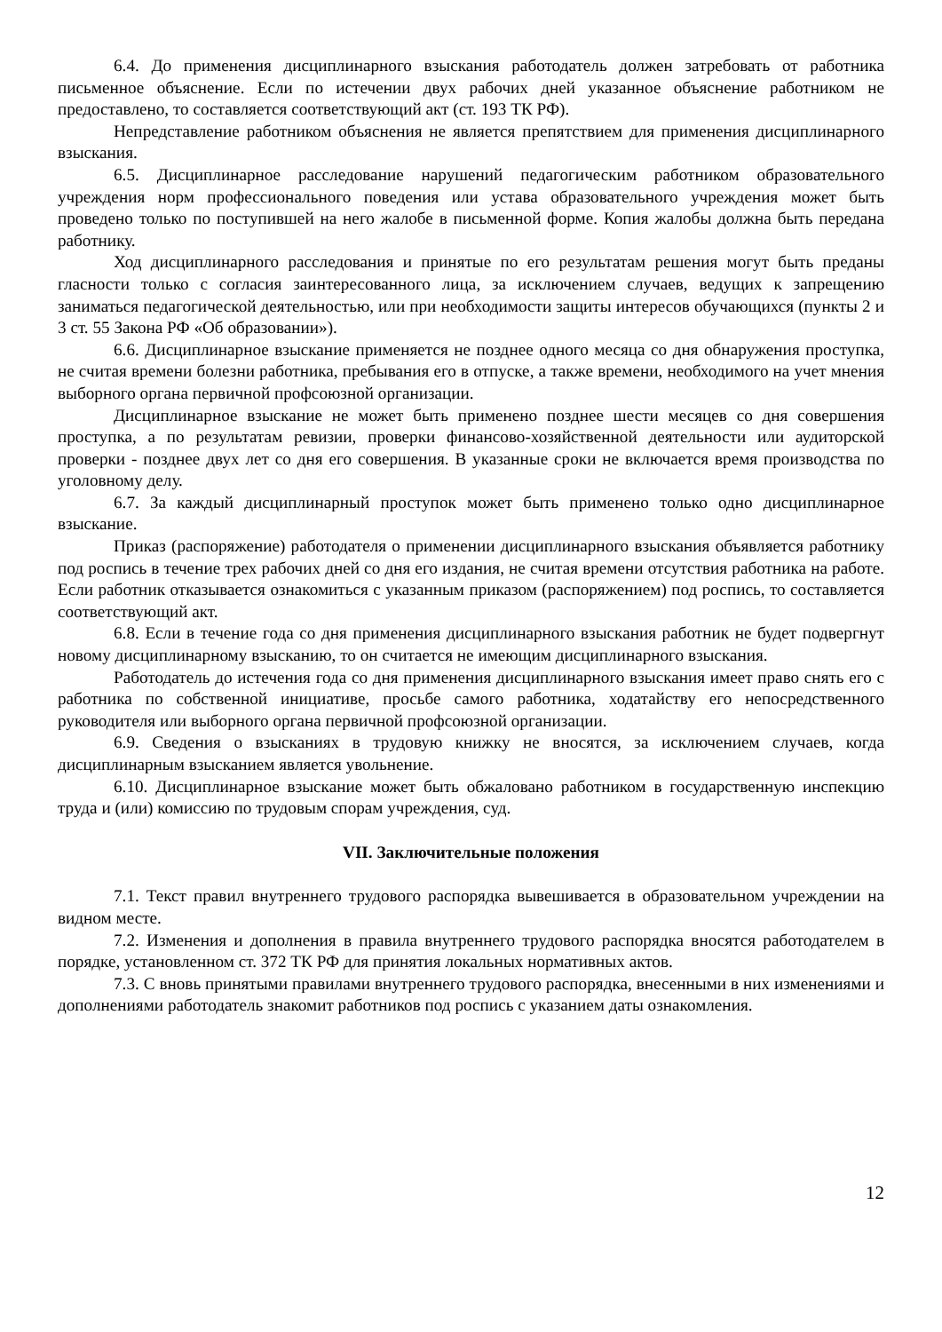6.4. До применения дисциплинарного взыскания работодатель должен затребовать от работника письменное объяснение. Если по истечении двух рабочих дней указанное объяснение работником не предоставлено, то составляется соответствующий акт (ст. 193 ТК РФ).
Непредставление работником объяснения не является препятствием для применения дисциплинарного взыскания.
6.5. Дисциплинарное расследование нарушений педагогическим работником образовательного учреждения норм профессионального поведения или устава образовательного учреждения может быть проведено только по поступившей на него жалобе в письменной форме. Копия жалобы должна быть передана работнику.
Ход дисциплинарного расследования и принятые по его результатам решения могут быть преданы гласности только с согласия заинтересованного лица, за исключением случаев, ведущих к запрещению заниматься педагогической деятельностью, или при необходимости защиты интересов обучающихся (пункты 2 и 3 ст. 55 Закона РФ «Об образовании»).
6.6. Дисциплинарное взыскание применяется не позднее одного месяца со дня обнаружения проступка, не считая времени болезни работника, пребывания его в отпуске, а также времени, необходимого на учет мнения выборного органа первичной профсоюзной организации.
Дисциплинарное взыскание не может быть применено позднее шести месяцев со дня совершения проступка, а по результатам ревизии, проверки финансово-хозяйственной деятельности или аудиторской проверки - позднее двух лет со дня его совершения. В указанные сроки не включается время производства по уголовному делу.
6.7. За каждый дисциплинарный проступок может быть применено только одно дисциплинарное взыскание.
Приказ (распоряжение) работодателя о применении дисциплинарного взыскания объявляется работнику под роспись в течение трех рабочих дней со дня его издания, не считая времени отсутствия работника на работе. Если работник отказывается ознакомиться с указанным приказом (распоряжением) под роспись, то составляется соответствующий акт.
6.8. Если в течение года со дня применения дисциплинарного взыскания работник не будет подвергнут новому дисциплинарному взысканию, то он считается не имеющим дисциплинарного взыскания.
Работодатель до истечения года со дня применения дисциплинарного взыскания имеет право снять его с работника по собственной инициативе, просьбе самого работника, ходатайству его непосредственного руководителя или выборного органа первичной профсоюзной организации.
6.9. Сведения о взысканиях в трудовую книжку не вносятся, за исключением случаев, когда дисциплинарным взысканием является увольнение.
6.10. Дисциплинарное взыскание может быть обжаловано работником в государственную инспекцию труда и (или) комиссию по трудовым спорам учреждения, суд.
VII. Заключительные положения
7.1. Текст правил внутреннего трудового распорядка вывешивается в образовательном учреждении на видном месте.
7.2. Изменения и дополнения в правила внутреннего трудового распорядка вносятся работодателем в порядке, установленном ст. 372 ТК РФ для принятия локальных нормативных актов.
7.3. С вновь принятыми правилами внутреннего трудового распорядка, внесенными в них изменениями и дополнениями работодатель знакомит работников под роспись с указанием даты ознакомления.
12